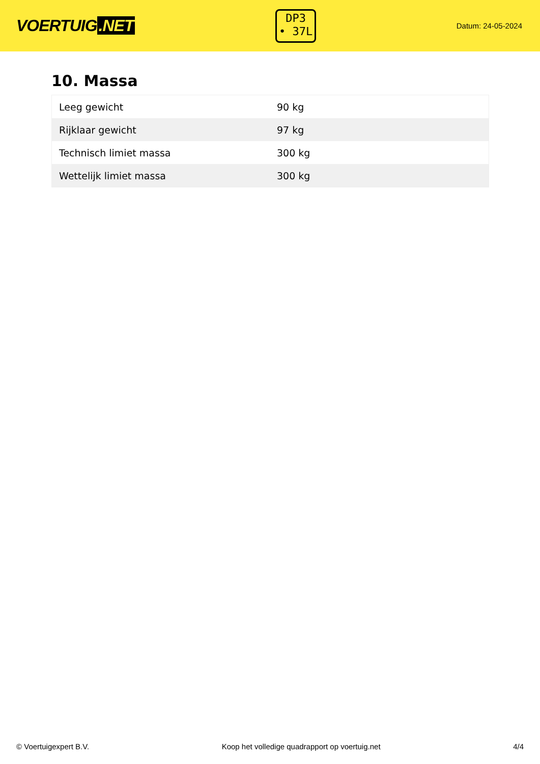VOERTUIG.NET
DP3
• 37L
Datum: 24-05-2024
10. Massa
| Leeg gewicht | 90 kg |
| Rijklaar gewicht | 97 kg |
| Technisch limiet massa | 300 kg |
| Wettelijk limiet massa | 300 kg |
© Voertuigexpert B.V. Koop het volledige quadrapport op voertuig.net 4/4